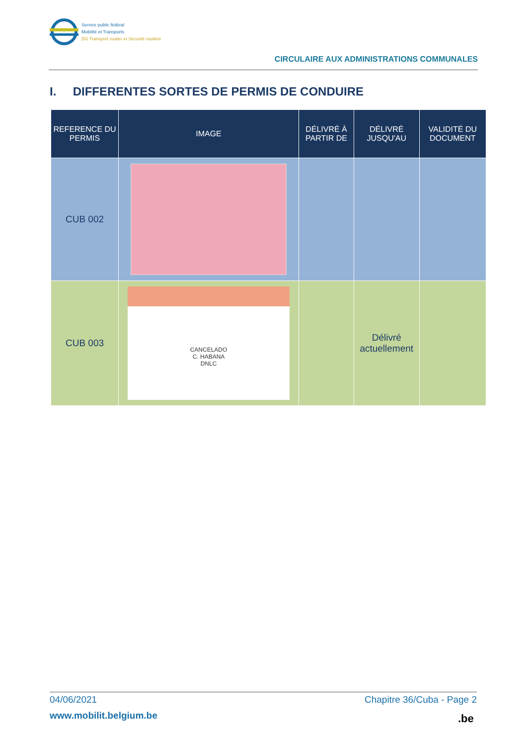Service public fédéral
Mobilité et Transports
DG Transport routier et Sécurité routière
CIRCULAIRE AUX ADMINISTRATIONS COMMUNALES
I. DIFFERENTES SORTES DE PERMIS DE CONDUIRE
| REFERENCE DU PERMIS | IMAGE | DÉLIVRÉ À PARTIR DE | DÉLIVRÉ JUSQU'AU | VALIDITÉ DU DOCUMENT |
| --- | --- | --- | --- | --- |
| CUB 002 | | | | |
| CUB 003 | CANCELADO C. HABANA DNLC | | Délivré actuellement | |
04/06/2021 Chapitre 36/Cuba - Page 2
www.mobilit.belgium.be .be